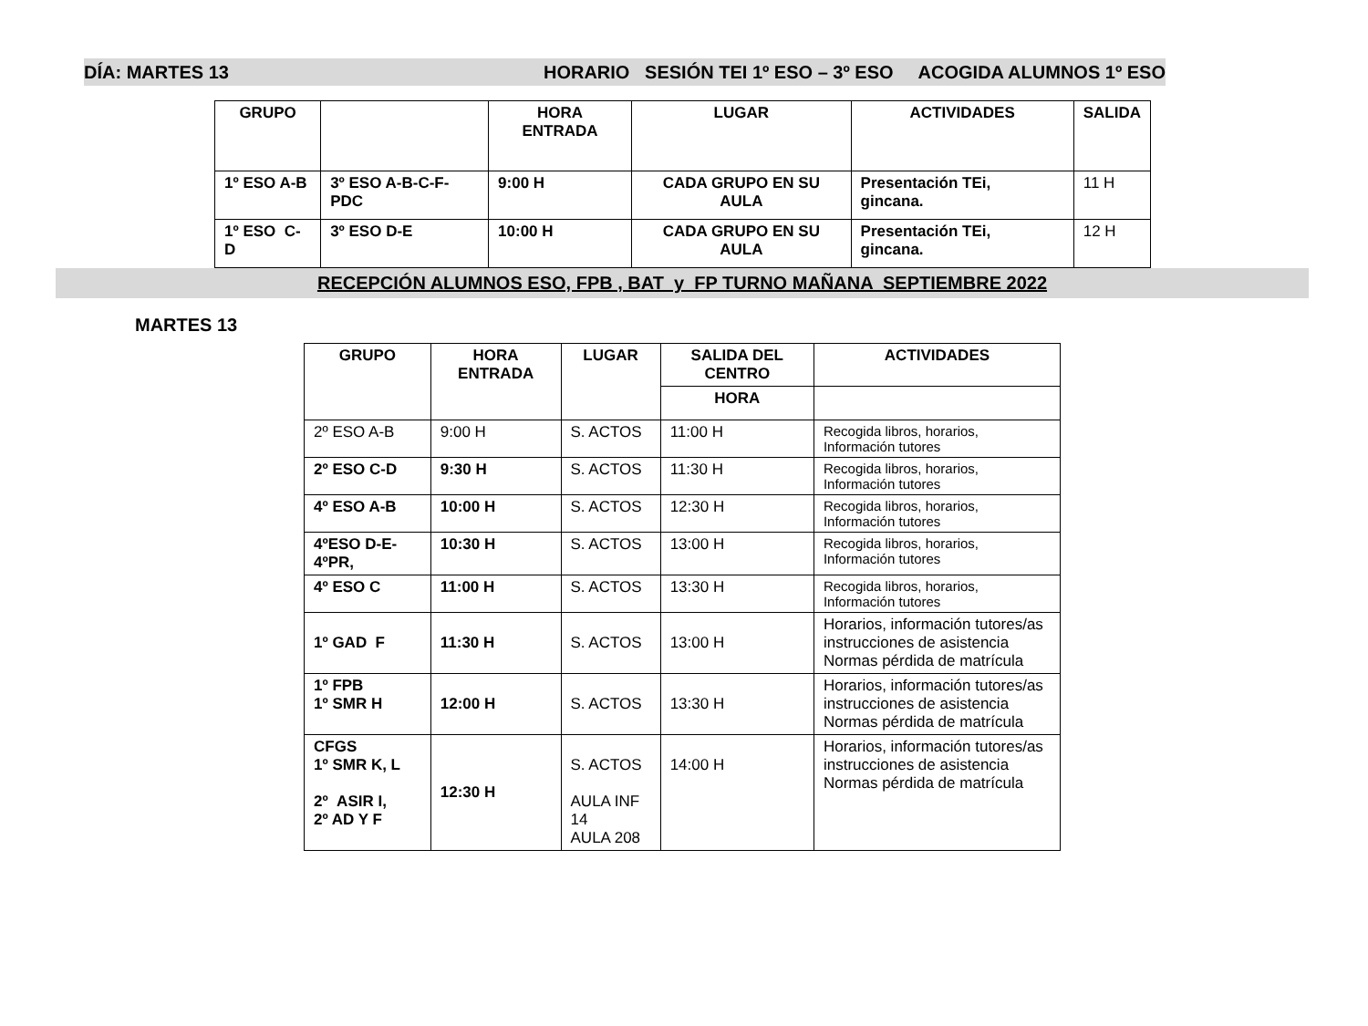DÍA: MARTES 13 HORARIO SESIÓN TEI 1º ESO – 3º ESO ACOGIDA ALUMNOS 1º ESO
| GRUPO | | HORA ENTRADA | LUGAR | ACTIVIDADES | SALIDA |
| --- | --- | --- | --- | --- | --- |
| 1º ESO A-B | 3º ESO A-B-C-F-PDC | 9:00 H | CADA GRUPO EN SU AULA | Presentación TEi, gincana. | 11 H |
| 1º ESO C-D | 3º ESO D-E | 10:00 H | CADA GRUPO EN SU AULA | Presentación TEi, gincana. | 12 H |
RECEPCIÓN ALUMNOS ESO, FPB , BAT y FP TURNO MAÑANA SEPTIEMBRE 2022
MARTES 13
| GRUPO | HORA ENTRADA | LUGAR | SALIDA DEL CENTRO | ACTIVIDADES |
| --- | --- | --- | --- | --- |
| | | | HORA | |
| 2º ESO A-B | 9:00 H | S. ACTOS | 11:00 H | Recogida libros, horarios, Información tutores |
| 2º ESO C-D | 9:30 H | S. ACTOS | 11:30 H | Recogida libros, horarios, Información tutores |
| 4º ESO A-B | 10:00 H | S. ACTOS | 12:30 H | Recogida libros, horarios, Información tutores |
| 4ºESO D-E- 4ºPR, | 10:30 H | S. ACTOS | 13:00 H | Recogida libros, horarios, Información tutores |
| 4º ESO C | 11:00 H | S. ACTOS | 13:30 H | Recogida libros, horarios, Información tutores |
| 1º GAD F | 11:30 H | S. ACTOS | 13:00 H | Horarios, información tutores/as instrucciones de asistencia Normas pérdida de matrícula |
| 1º FPB 1º SMR H | 12:00 H | S. ACTOS | 13:30 H | Horarios, información tutores/as instrucciones de asistencia Normas pérdida de matrícula |
| CFGS 1º SMR K, L 2º ASIR I, 2º AD Y F | 12:30 H | S. ACTOS AULA INF 14 AULA 208 | 14:00 H | Horarios, información tutores/as instrucciones de asistencia Normas pérdida de matrícula |